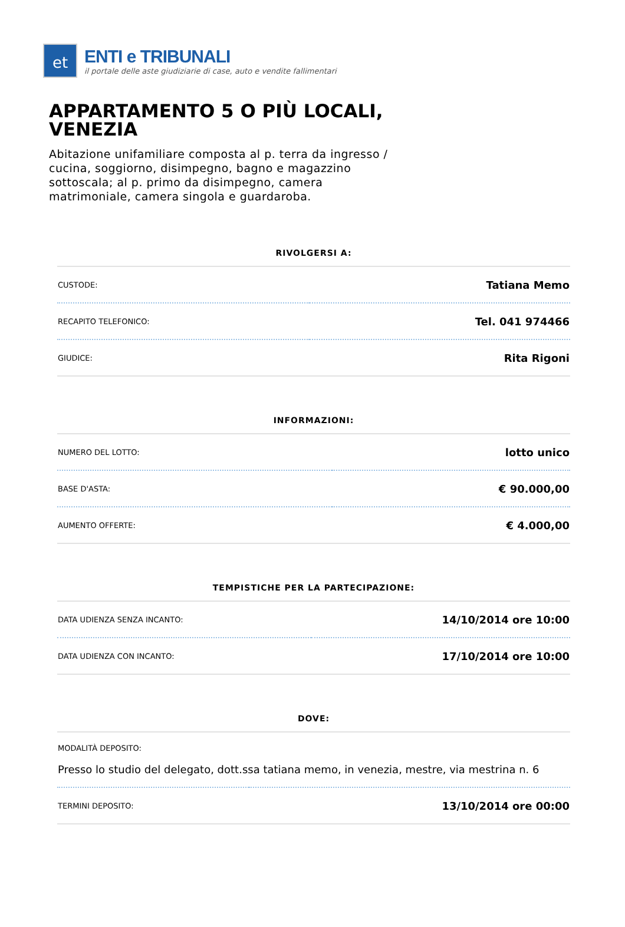et
ENTI e TRIBUNALI
il portale delle aste giudiziarie di case, auto e vendite fallimentari
APPARTAMENTO 5 O PIÙ LOCALI, VENEZIA
Abitazione unifamiliare composta al p. terra da ingresso / cucina, soggiorno, disimpegno, bagno e magazzino sottoscala; al p. primo da disimpegno, camera matrimoniale, camera singola e guardaroba.
RIVOLGERSI A:
| CUSTODE: | Tatiana Memo |
| RECAPITO TELEFONICO: | Tel. 041 974466 |
| GIUDICE: | Rita Rigoni |
INFORMAZIONI:
| NUMERO DEL LOTTO: | lotto unico |
| BASE D'ASTA: | € 90.000,00 |
| AUMENTO OFFERTE: | € 4.000,00 |
TEMPISTICHE PER LA PARTECIPAZIONE:
| DATA UDIENZA SENZA INCANTO: | 14/10/2014 ore 10:00 |
| DATA UDIENZA CON INCANTO: | 17/10/2014 ore 10:00 |
DOVE:
| MODALITÀ DEPOSITO: Presso lo studio del delegato, dott.ssa tatiana memo, in venezia, mestre, via mestrina n. 6 | |
| TERMINI DEPOSITO: | 13/10/2014 ore 00:00 |